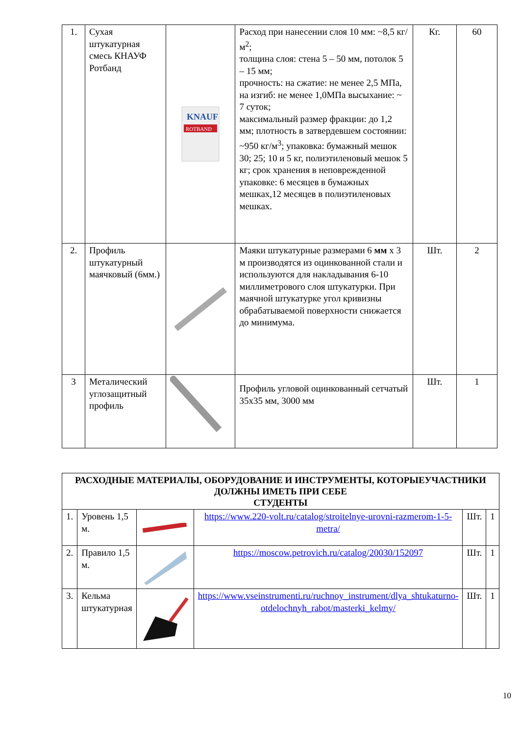| 1. | Сухая штукатурная смесь КНАУФ Ротбанд | KNAUF ROTBAND | Расход при нанесении слоя 10 мм: ~8,5 кг/ м<sup>2</sup>; толщина слоя: стена 5 – 50 мм, потолок 5 – 15 мм; прочность: на сжатие: не менее 2,5 МПа, на изгиб: не менее 1,0МПа высыхание: ~ 7 суток; максимальный размер фракции: до 1,2 мм; плотность в затвердевшем состоянии: ~950 кг/м<sup>3</sup>; упаковка: бумажный мешок 30; 25; 10 и 5 кг, полиэтиленовый мешок 5 кг; срок хранения в неповрежденной упаковке: 6 месяцев в бумажных мешках,12 месяцев в полиэтиленовых мешках. | Кг. | 60 |
| 2. | Профиль штукатурный маячковый (6мм.) | | Маяки штукатурные размерами 6 мм х 3 м производятся из оцинкованной стали и используются для накладывания 6-10 миллиметрового слоя штукатурки. При маячной штукатурке угол кривизны обрабатываемой поверхности снижается до минимума. | Шт. | 2 |
| 3 | Металический углозащитный профиль | | Профиль угловой оцинкованный сетчатый 35х35 мм, 3000 мм | Шт. | 1 |
| РАСХОДНЫЕ МАТЕРИАЛЫ, ОБОРУДОВАНИЕ И ИНСТРУМЕНТЫ, КОТОРЫЕУЧАСТНИКИ ДОЛЖНЫ ИМЕТЬ ПРИ СЕБЕ СТУДЕНТЫ | | | | | |
| --- | --- | --- | --- | --- | --- |
| 1. | Уровень 1,5 м. | | https://www.220-volt.ru/catalog/stroitelnye-urovni-razmerom-1-5-metra/ | Шт. | 1 |
| 2. | Правило 1,5 м. | | https://moscow.petrovich.ru/catalog/20030/152097 | Шт. | 1 |
| 3. | Кельма штукатурная | | https://www.vseinstrumenti.ru/ruchnoy_instrument/dlya_shtukaturno-otdelochnyh_rabot/masterki_kelmy/ | Шт. | 1 |
10